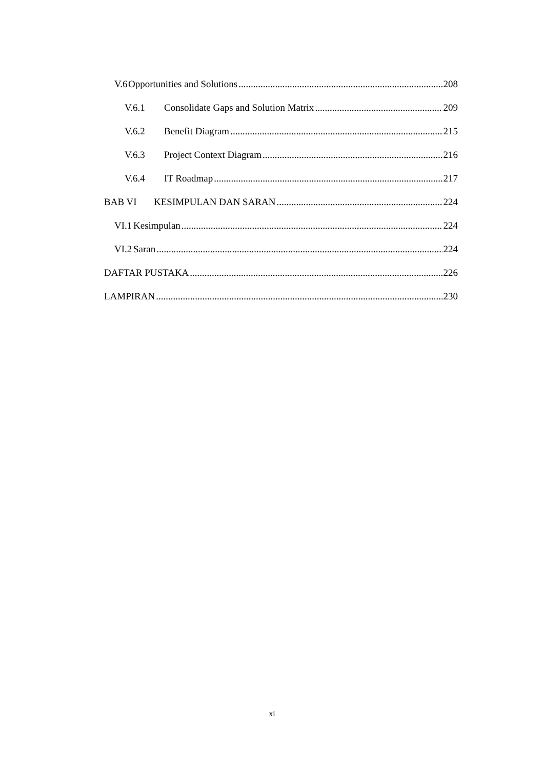V.6 Opportunities and Solutions 208
V.6.1 Consolidate Gaps and Solution Matrix 209
V.6.2 Benefit Diagram 215
V.6.3 Project Context Diagram 216
V.6.4 IT Roadmap 217
BAB VI KESIMPULAN DAN SARAN 224
VI.1 Kesimpulan 224
VI.2 Saran 224
DAFTAR PUSTAKA 226
LAMPIRAN 230
xi